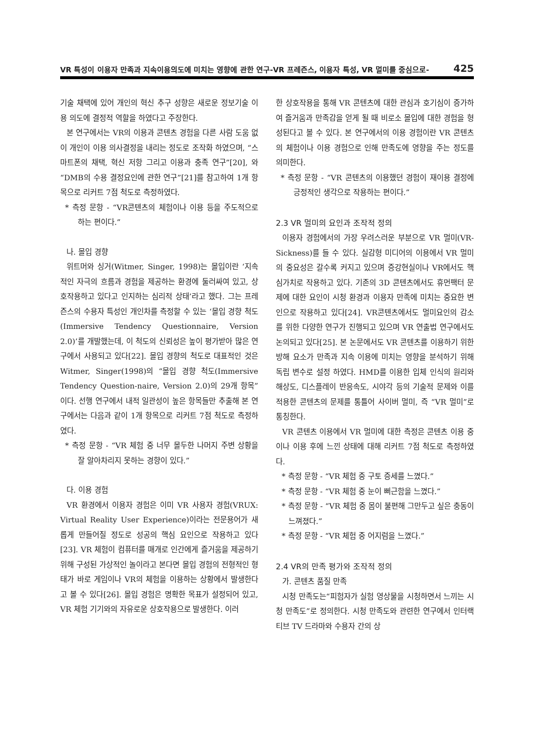VR 특성이 이용자 만족과 지속이용의도에 미치는 영향에 관한 연구-VR 프레즌스, 이용자 특성, VR 멀미를 중심으로- 425
기술 채택에 있어 개인의 혁신 추구 성향은 새로운 정보기술 이용 의도에 결정적 역할을 하였다고 주장한다.
본 연구에서는 VR의 이용과 콘텐츠 경험을 다른 사람 도움 없이 개인이 이용 의사결정을 내리는 정도로 조작화 하였으며, “스마트폰의 채택, 혁신 저항 그리고 이용과 충족 연구”[20], 와 “DMB의 수용 결정요인에 관한 연구”[21]를 참고하여 1개 항목으로 리커트 7점 척도로 측정하였다.
* 측정 문항 - “VR콘텐츠의 체험이나 이용 등을 주도적으로 하는 편이다.”
나. 몰입 경향
위트머와 싱거(Witmer, Singer, 1998)는 몰입이란 ‘지속적인 자극의 흐름과 경험을 제공하는 환경에 둘러싸여 있고, 상호작용하고 있다고 인지하는 심리적 상태’라고 했다. 그는 프레즌스의 수용자 특성인 개인차를 측정할 수 있는 ‘몰입 경향 척도(Immersive Tendency Questionnaire, Version 2.0)’를 개발했는데, 이 척도의 신뢰성은 높이 평가받아 많은 연구에서 사용되고 있다[22]. 몰입 경향의 척도로 대표적인 것은 Witmer, Singer(1998)의 “몰입 경향 척도(Immersive Tendency Question-naire, Version 2.0)의 29개 항목”이다. 선행 연구에서 내적 일관성이 높은 항목들만 추출해 본 연구에서는 다음과 같이 1개 항목으로 리커트 7점 척도로 측정하였다.
* 측정 문항 - “VR 체험 중 너무 몰두한 나머지 주변 상황을 잘 알아차리지 못하는 경향이 있다.”
다. 이용 경험
VR 환경에서 이용자 경험은 이미 VR 사용자 경험(VRUX: Virtual Reality User Experience)이라는 전문용어가 새롭게 만들어질 정도로 성공의 핵심 요인으로 작용하고 있다[23]. VR 체험이 컴퓨터를 매개로 인간에게 즐거움을 제공하기 위해 구성된 가상적인 놀이라고 본다면 몰입 경험의 전형적인 형태가 바로 게임이나 VR의 체험을 이용하는 상황에서 발생한다고 볼 수 있다[26]. 몰입 경험은 명확한 목표가 설정되어 있고, VR 체험 기기와의 자유로운 상호작용으로 발생한다. 이러
한 상호작용을 통해 VR 콘텐츠에 대한 관심과 호기심이 증가하여 즐거움과 만족감을 얻게 될 때 비로소 몰입에 대한 경험을 형성된다고 볼 수 있다. 본 연구에서의 이용 경험이란 VR 콘텐츠의 체험이나 이용 경험으로 인해 만족도에 영향을 주는 정도를 의미한다.
* 측정 문항 - “VR 콘텐츠의 이용했던 경험이 재이용 결정에 긍정적인 생각으로 작용하는 편이다.”
2.3 VR 멀미의 요인과 조작적 정의
이용자 경험에서의 가장 우려스러운 부분으로 VR 멀미(VR-Sickness)를 들 수 있다. 실감형 미디어의 이용에서 VR 멀미의 중요성은 갈수록 커지고 있으며 증강현실이나 VR에서도 핵심가치로 작용하고 있다. 기존의 3D 콘텐츠에서도 휴먼팩터 문제에 대한 요인이 시청 환경과 이용자 만족에 미치는 중요한 변인으로 작용하고 있다[24]. VR콘텐츠에서도 멀미요인의 감소를 위한 다양한 연구가 진행되고 있으며 VR 연출법 연구에서도 논의되고 있다[25]. 본 논문에서도 VR 콘텐츠를 이용하기 위한 방해 요소가 만족과 지속 이용에 미치는 영향을 분석하기 위해 독립 변수로 설정 하였다. HMD를 이용한 입체 인식의 원리와 해상도, 디스플레이 반응속도, 시야각 등의 기술적 문제와 이를 적용한 콘텐츠의 문제를 통틀어 사이버 멀미, 즉 “VR 멀미”로 통칭한다.
VR 콘텐츠 이용에서 VR 멀미에 대한 측정은 콘텐츠 이용 중이나 이용 후에 느낀 상태에 대해 리커트 7점 척도로 측정하였다.
* 측정 문항 - “VR 체험 중 구토 증세를 느꼈다.”
* 측정 문항 - “VR 체험 중 눈이 뻐근함을 느꼈다.”
* 측정 문항 - “VR 체험 중 몸이 불편해 그만두고 싶은 충동이 느껴졌다.”
* 측정 문항 - “VR 체험 중 어지럼을 느꼈다.”
2.4 VR의 만족 평가와 조작적 정의
가. 콘텐츠 품질 만족
시청 만족도는“피험자가 실험 영상물을 시청하면서 느끼는 시청 만족도”로 정의한다. 시청 만족도와 관련한 연구에서 인터랙티브 TV 드라마와 수용자 간의 상